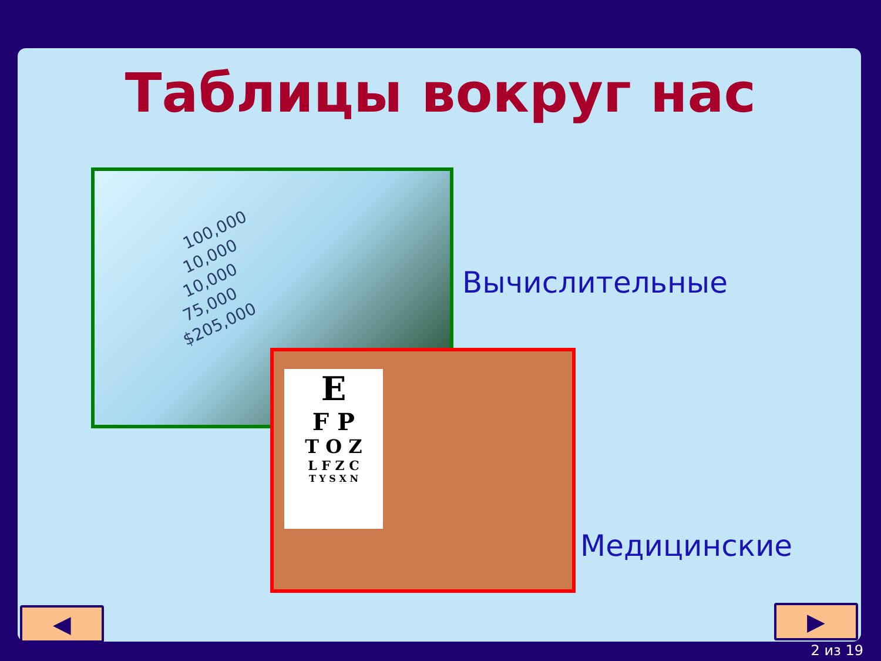Таблицы вокруг нас
100,000
10,000
10,000
75,000
$205,000
E
F P
T O Z
L F Z C
T Y S X N
Вычислительные
Медицинские
◀ ▶
2 из 19